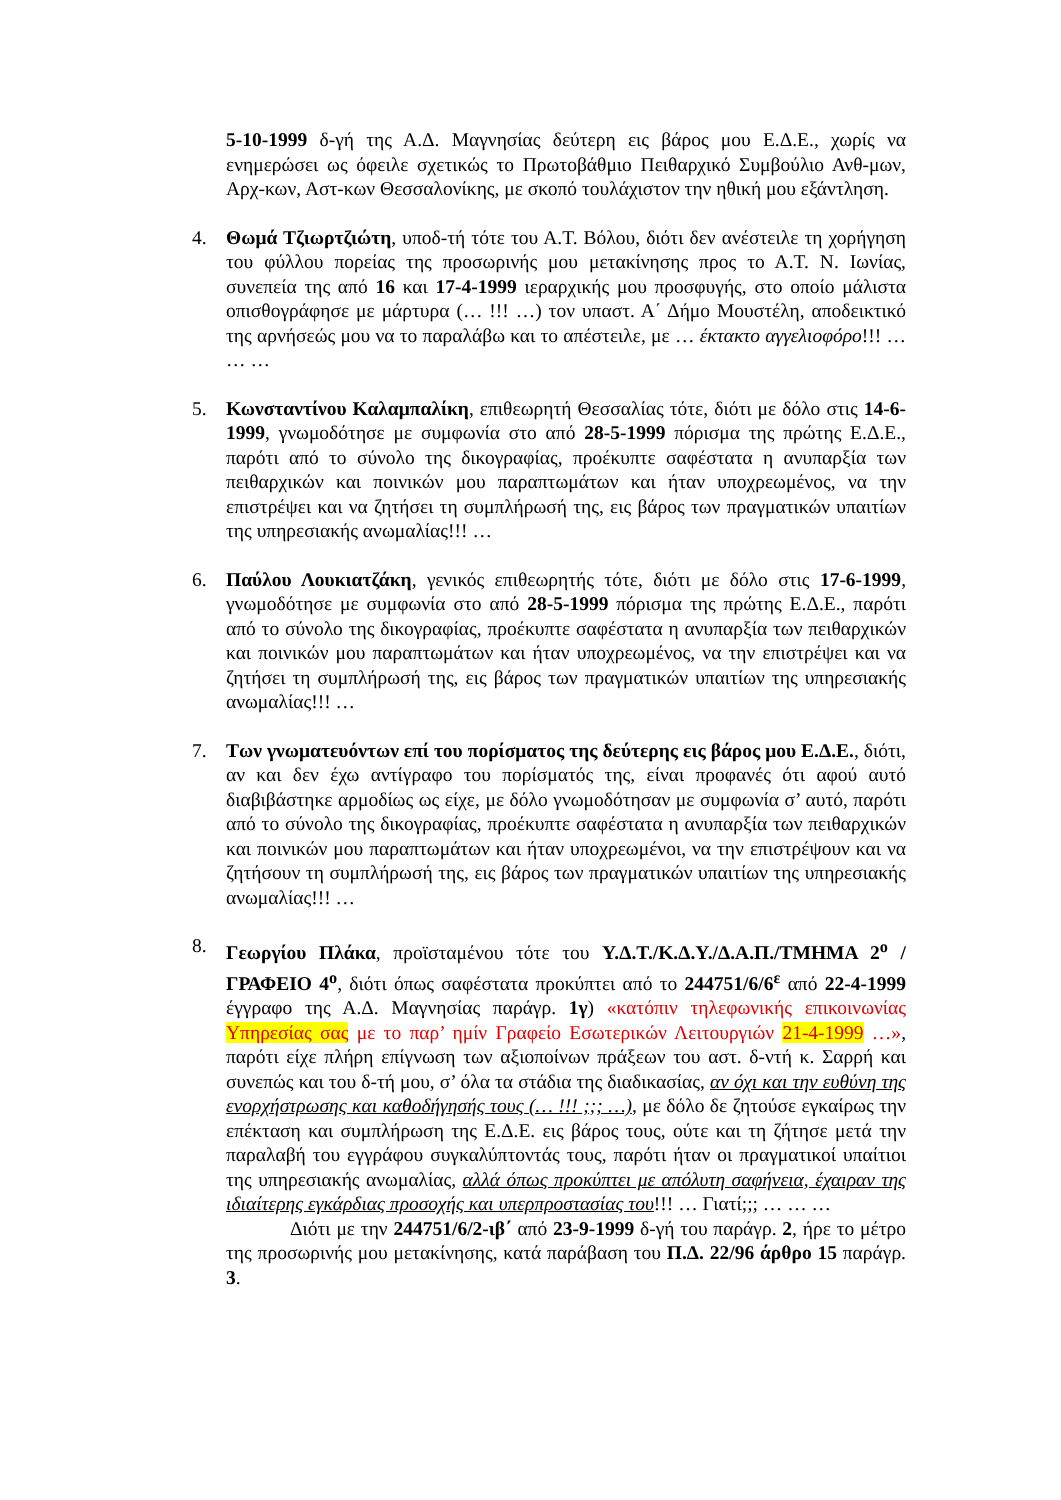5-10-1999 δ-γή της Α.Δ. Μαγνησίας δεύτερη εις βάρος μου Ε.Δ.Ε., χωρίς να ενημερώσει ως όφειλε σχετικώς το Πρωτοβάθμιο Πειθαρχικό Συμβούλιο Ανθ-μων, Αρχ-κων, Αστ-κων Θεσσαλονίκης, με σκοπό τουλάχιστον την ηθική μου εξάντληση.
4. Θωμά Τζιωρτζιώτη, υποδ-τή τότε του Α.Τ. Βόλου, διότι δεν ανέστειλε τη χορήγηση του φύλλου πορείας της προσωρινής μου μετακίνησης προς το Α.Τ. Ν. Ιωνίας, συνεπεία της από 16 και 17-4-1999 ιεραρχικής μου προσφυγής, στο οποίο μάλιστα οπισθογράφησε με μάρτυρα (… !!! …) τον υπαστ. Α΄ Δήμο Μουστέλη, αποδεικτικό της αρνήσεώς μου να το παραλάβω και το απέστειλε, με … έκτακτο αγγελιοφόρο!!! … … …
5. Κωνσταντίνου Καλαμπαλίκη, επιθεωρητή Θεσσαλίας τότε, διότι με δόλο στις 14-6-1999, γνωμοδότησε με συμφωνία στο από 28-5-1999 πόρισμα της πρώτης Ε.Δ.Ε., παρότι από το σύνολο της δικογραφίας, προέκυπτε σαφέστατα η ανυπαρξία των πειθαρχικών και ποινικών μου παραπτωμάτων και ήταν υποχρεωμένος, να την επιστρέψει και να ζητήσει τη συμπλήρωσή της, εις βάρος των πραγματικών υπαιτίων της υπηρεσιακής ανωμαλίας!!! …
6. Παύλου Λουκιατζάκη, γενικός επιθεωρητής τότε, διότι με δόλο στις 17-6-1999, γνωμοδότησε με συμφωνία στο από 28-5-1999 πόρισμα της πρώτης Ε.Δ.Ε., παρότι από το σύνολο της δικογραφίας, προέκυπτε σαφέστατα η ανυπαρξία των πειθαρχικών και ποινικών μου παραπτωμάτων και ήταν υποχρεωμένος, να την επιστρέψει και να ζητήσει τη συμπλήρωσή της, εις βάρος των πραγματικών υπαιτίων της υπηρεσιακής ανωμαλίας!!! …
7. Των γνωματευόντων επί του πορίσματος της δεύτερης εις βάρος μου Ε.Δ.Ε., διότι, αν και δεν έχω αντίγραφο του πορίσματός της, είναι προφανές ότι αφού αυτό διαβιβάστηκε αρμοδίως ως είχε, με δόλο γνωμοδότησαν με συμφωνία σ’ αυτό, παρότι από το σύνολο της δικογραφίας, προέκυπτε σαφέστατα η ανυπαρξία των πειθαρχικών και ποινικών μου παραπτωμάτων και ήταν υποχρεωμένοι, να την επιστρέψουν και να ζητήσουν τη συμπλήρωσή της, εις βάρος των πραγματικών υπαιτίων της υπηρεσιακής ανωμαλίας!!! …
8. Γεωργίου Πλάκα, προϊσταμένου τότε του Υ.Δ.Τ./Κ.Δ.Υ./Δ.Α.Π./ΤΜΗΜΑ 2<sup>ο</sup> / ΓΡΑΦΕΙΟ 4<sup>ο</sup>, διότι όπως σαφέστατα προκύπτει από το 244751/6/6<sup>ε</sup> από 22-4-1999 έγγραφο της Α.Δ. Μαγνησίας παράγρ. 1γ) «κατόπιν τηλεφωνικής επικοινωνίας Υπηρεσίας σας με το παρ’ ημίν Γραφείο Εσωτερικών Λειτουργιών 21-4-1999 …», παρότι είχε πλήρη επίγνωση των αξιοποίνων πράξεων του αστ. δ-ντή κ. Σαρρή και συνεπώς και του δ-τή μου, σ’ όλα τα στάδια της διαδικασίας, αν όχι και την ευθύνη της ενορχήστρωσης και καθοδήγησής τους (… !!! ;;; …), με δόλο δε ζητούσε εγκαίρως την επέκταση και συμπλήρωση της Ε.Δ.Ε. εις βάρος τους, ούτε και τη ζήτησε μετά την παραλαβή του εγγράφου συγκαλύπτοντάς τους, παρότι ήταν οι πραγματικοί υπαίτιοι της υπηρεσιακής ανωμαλίας, αλλά όπως προκύπτει με απόλυτη σαφήνεια, έχαιραν της ιδιαίτερης εγκάρδιας προσοχής και υπερπροστασίας του!!! … Γιατί;;; … … …
Διότι με την 244751/6/2-ιβ΄ από 23-9-1999 δ-γή του παράγρ. 2, ήρε το μέτρο της προσωρινής μου μετακίνησης, κατά παράβαση του Π.Δ. 22/96 άρθρο 15 παράγρ. 3.